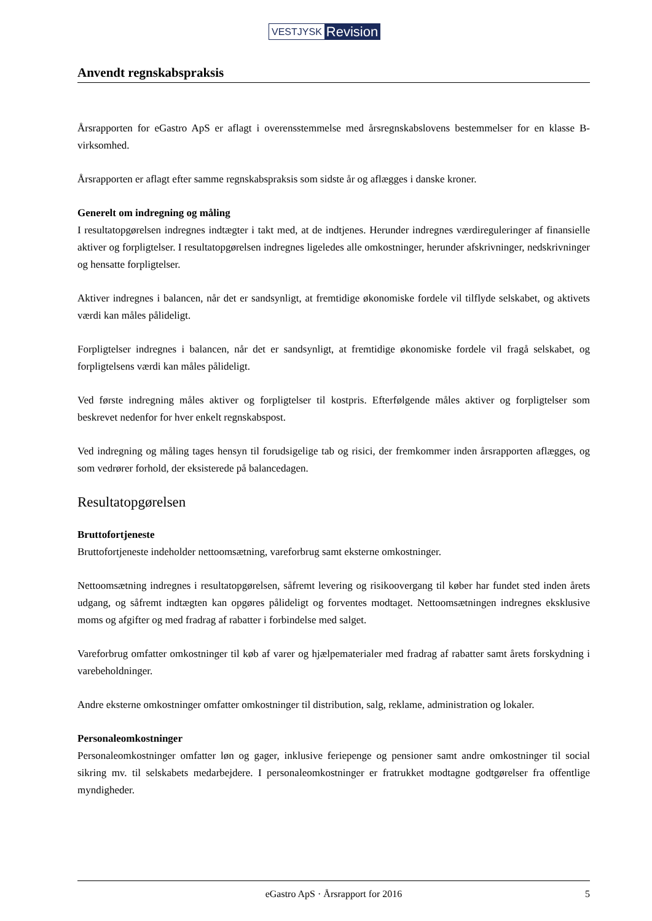VESTJYSK Revision
Anvendt regnskabspraksis
Årsrapporten for eGastro ApS er aflagt i overensstemmelse med årsregnskabslovens bestemmelser for en klasse B-virksomhed.
Årsrapporten er aflagt efter samme regnskabspraksis som sidste år og aflægges i danske kroner.
Generelt om indregning og måling
I resultatopgørelsen indregnes indtægter i takt med, at de indtjenes. Herunder indregnes værdireguleringer af finansielle aktiver og forpligtelser. I resultatopgørelsen indregnes ligeledes alle omkostninger, herunder afskrivninger, nedskrivninger og hensatte forpligtelser.
Aktiver indregnes i balancen, når det er sandsynligt, at fremtidige økonomiske fordele vil tilflyde selskabet, og aktivets værdi kan måles pålideligt.
Forpligtelser indregnes i balancen, når det er sandsynligt, at fremtidige økonomiske fordele vil fragå selskabet, og forpligtelsens værdi kan måles pålideligt.
Ved første indregning måles aktiver og forpligtelser til kostpris. Efterfølgende måles aktiver og forpligtelser som beskrevet nedenfor for hver enkelt regnskabspost.
Ved indregning og måling tages hensyn til forudsigelige tab og risici, der fremkommer inden årsrapporten aflægges, og som vedrører forhold, der eksisterede på balancedagen.
Resultatopgørelsen
Bruttofortjeneste
Bruttofortjeneste indeholder nettoomsætning, vareforbrug samt eksterne omkostninger.
Nettoomsætning indregnes i resultatopgørelsen, såfremt levering og risikoovergang til køber har fundet sted inden årets udgang, og såfremt indtægten kan opgøres pålideligt og forventes modtaget. Nettoomsætningen indregnes eksklusive moms og afgifter og med fradrag af rabatter i forbindelse med salget.
Vareforbrug omfatter omkostninger til køb af varer og hjælpematerialer med fradrag af rabatter samt årets forskydning i varebeholdninger.
Andre eksterne omkostninger omfatter omkostninger til distribution, salg, reklame, administration og lokaler.
Personaleomkostninger
Personaleomkostninger omfatter løn og gager, inklusive feriepenge og pensioner samt andre omkostninger til social sikring mv. til selskabets medarbejdere. I personaleomkostninger er fratrukket modtagne godtgørelser fra offentlige myndigheder.
eGastro ApS · Årsrapport for 2016 5